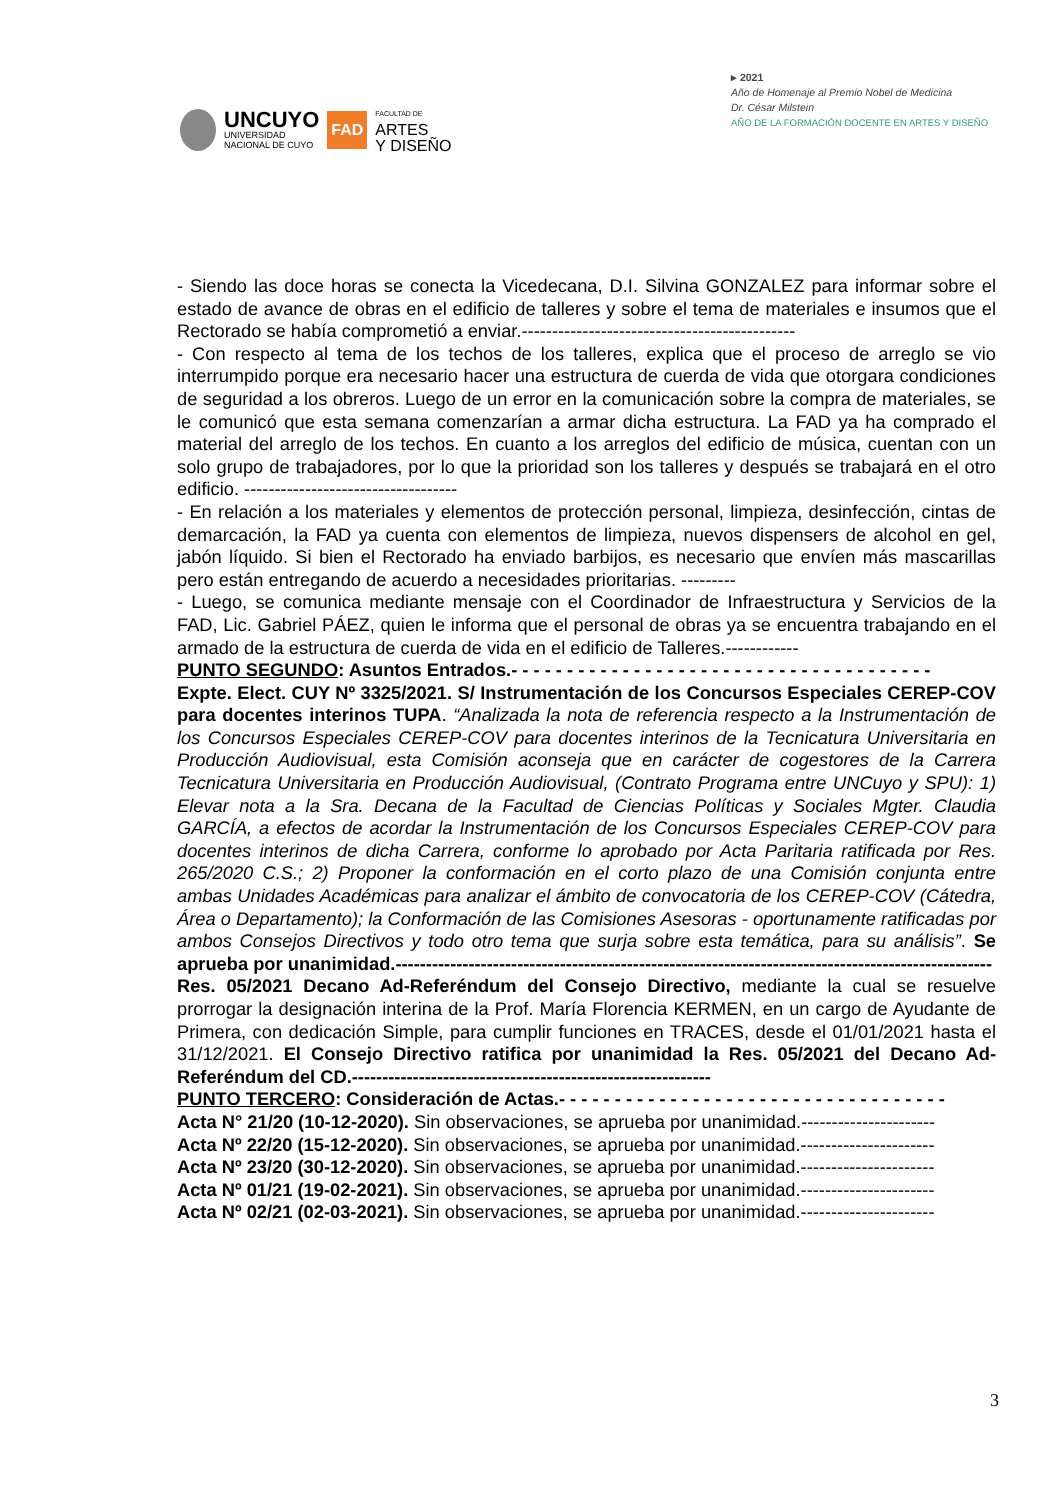UNCUYO
UNIVERSIDAD
NACIONAL DE CUYO
FAD
FACULTAD DE
ARTES
Y DISEÑO
▸ 2021
Año de Homenaje al Premio Nobel de Medicina
Dr. César Milstein
AÑO DE LA FORMACIÓN DOCENTE EN ARTES Y DISEÑO
- Siendo las doce horas se conecta la Vicedecana, D.I. Silvina GONZALEZ para informar sobre el estado de avance de obras en el edificio de talleres y sobre el tema de materiales e insumos que el Rectorado se había comprometió a enviar.---------------------------------------------
- Con respecto al tema de los techos de los talleres, explica que el proceso de arreglo se vio interrumpido porque era necesario hacer una estructura de cuerda de vida que otorgara condiciones de seguridad a los obreros. Luego de un error en la comunicación sobre la compra de materiales, se le comunicó que esta semana comenzarían a armar dicha estructura. La FAD ya ha comprado el material del arreglo de los techos. En cuanto a los arreglos del edificio de música, cuentan con un solo grupo de trabajadores, por lo que la prioridad son los talleres y después se trabajará en el otro edificio. -----------------------------------
- En relación a los materiales y elementos de protección personal, limpieza, desinfección, cintas de demarcación, la FAD ya cuenta con elementos de limpieza, nuevos dispensers de alcohol en gel, jabón líquido. Si bien el Rectorado ha enviado barbijos, es necesario que envíen más mascarillas pero están entregando de acuerdo a necesidades prioritarias. ---------
- Luego, se comunica mediante mensaje con el Coordinador de Infraestructura y Servicios de la FAD, Lic. Gabriel PÁEZ, quien le informa que el personal de obras ya se encuentra trabajando en el armado de la estructura de cuerda de vida en el edificio de Talleres.------------
PUNTO SEGUNDO: Asuntos Entrados.- - - - - - - - - - - - - - - - - - - - - - - - - - - - - - - - - - - - - -
Expte. Elect. CUY Nº 3325/2021. S/ Instrumentación de los Concursos Especiales CEREP-COV para docentes interinos TUPA. “Analizada la nota de referencia respecto a la Instrumentación de los Concursos Especiales CEREP-COV para docentes interinos de la Tecnicatura Universitaria en Producción Audiovisual, esta Comisión aconseja que en carácter de cogestores de la Carrera Tecnicatura Universitaria en Producción Audiovisual, (Contrato Programa entre UNCuyo y SPU): 1) Elevar nota a la Sra. Decana de la Facultad de Ciencias Políticas y Sociales Mgter. Claudia GARCÍA, a efectos de acordar la Instrumentación de los Concursos Especiales CEREP-COV para docentes interinos de dicha Carrera, conforme lo aprobado por Acta Paritaria ratificada por Res. 265/2020 C.S.; 2) Proponer la conformación en el corto plazo de una Comisión conjunta entre ambas Unidades Académicas para analizar el ámbito de convocatoria de los CEREP-COV (Cátedra, Área o Departamento); la Conformación de las Comisiones Asesoras - oportunamente ratificadas por ambos Consejos Directivos y todo otro tema que surja sobre esta temática, para su análisis”. Se aprueba por unanimidad.--------------------------------------------------------------------------------------------------
Res. 05/2021 Decano Ad-Referéndum del Consejo Directivo, mediante la cual se resuelve prorrogar la designación interina de la Prof. María Florencia KERMEN, en un cargo de Ayudante de Primera, con dedicación Simple, para cumplir funciones en TRACES, desde el 01/01/2021 hasta el 31/12/2021. El Consejo Directivo ratifica por unanimidad la Res. 05/2021 del Decano Ad-Referéndum del CD.-----------------------------------------------------------
PUNTO TERCERO: Consideración de Actas.- - - - - - - - - - - - - - - - - - - - - - - - - - - - - - - - - - -
Acta N° 21/20 (10-12-2020). Sin observaciones, se aprueba por unanimidad.----------------------
Acta Nº 22/20 (15-12-2020). Sin observaciones, se aprueba por unanimidad.----------------------
Acta Nº 23/20 (30-12-2020). Sin observaciones, se aprueba por unanimidad.----------------------
Acta Nº 01/21 (19-02-2021). Sin observaciones, se aprueba por unanimidad.----------------------
Acta Nº 02/21 (02-03-2021). Sin observaciones, se aprueba por unanimidad.----------------------
3